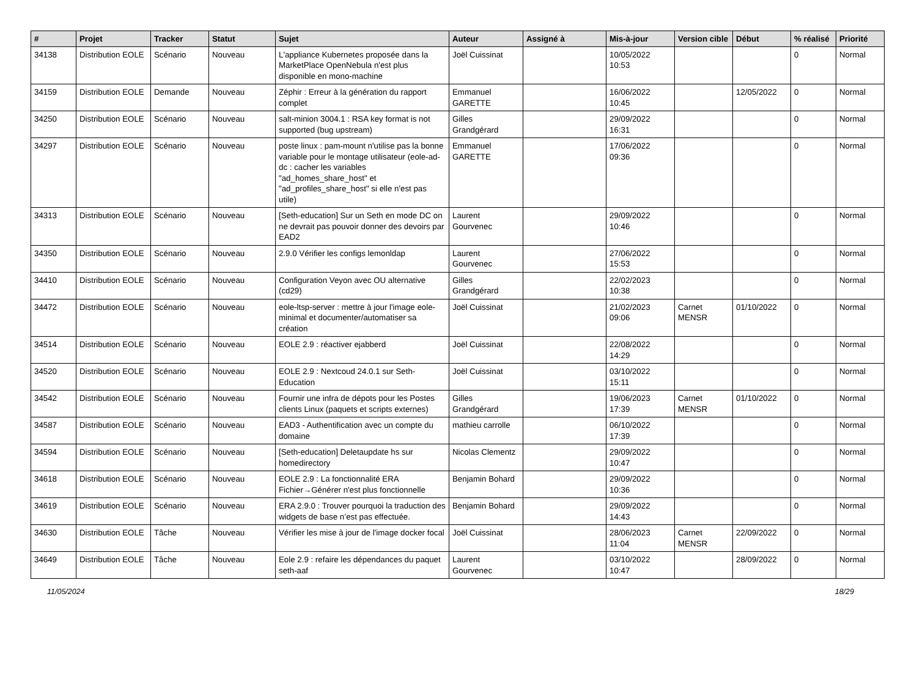| # | Projet | Tracker | Statut | Sujet | Auteur | Assigné à | Mis-à-jour | Version cible | Début | % réalisé | Priorité |
| --- | --- | --- | --- | --- | --- | --- | --- | --- | --- | --- | --- |
| 34138 | Distribution EOLE | Scénario | Nouveau | L'appliance Kubernetes proposée dans la MarketPlace OpenNebula n'est plus disponible en mono-machine | Joël Cuissinat | | 10/05/2022 10:53 | | | 0 | Normal |
| 34159 | Distribution EOLE | Demande | Nouveau | Zéphir : Erreur à la génération du rapport complet | Emmanuel GARETTE | | 16/06/2022 10:45 | | 12/05/2022 | 0 | Normal |
| 34250 | Distribution EOLE | Scénario | Nouveau | salt-minion 3004.1 : RSA key format is not supported (bug upstream) | Gilles Grandgérard | | 29/09/2022 16:31 | | | 0 | Normal |
| 34297 | Distribution EOLE | Scénario | Nouveau | poste linux : pam-mount n'utilise pas la bonne variable pour le montage utilisateur (eole-ad-dc : cacher les variables "ad_homes_share_host" et "ad_profiles_share_host" si elle n'est pas utile) | Emmanuel GARETTE | | 17/06/2022 09:36 | | | 0 | Normal |
| 34313 | Distribution EOLE | Scénario | Nouveau | [Seth-education] Sur un Seth en mode DC on ne devrait pas pouvoir donner des devoirs par EAD2 | Laurent Gourvenec | | 29/09/2022 10:46 | | | 0 | Normal |
| 34350 | Distribution EOLE | Scénario | Nouveau | 2.9.0 Vérifier les configs lemonldap | Laurent Gourvenec | | 27/06/2022 15:53 | | | 0 | Normal |
| 34410 | Distribution EOLE | Scénario | Nouveau | Configuration Veyon avec OU alternative (cd29) | Gilles Grandgérard | | 22/02/2023 10:38 | | | 0 | Normal |
| 34472 | Distribution EOLE | Scénario | Nouveau | eole-ltsp-server : mettre à jour l'image eole-minimal et documenter/automatiser sa création | Joël Cuissinat | | 21/02/2023 09:06 | Carnet MENSR | 01/10/2022 | 0 | Normal |
| 34514 | Distribution EOLE | Scénario | Nouveau | EOLE 2.9 : réactiver ejabberd | Joël Cuissinat | | 22/08/2022 14:29 | | | 0 | Normal |
| 34520 | Distribution EOLE | Scénario | Nouveau | EOLE 2.9 : Nextcoud 24.0.1 sur Seth-Education | Joël Cuissinat | | 03/10/2022 15:11 | | | 0 | Normal |
| 34542 | Distribution EOLE | Scénario | Nouveau | Fournir une infra de dépots pour les Postes clients Linux (paquets et scripts externes) | Gilles Grandgérard | | 19/06/2023 17:39 | Carnet MENSR | 01/10/2022 | 0 | Normal |
| 34587 | Distribution EOLE | Scénario | Nouveau | EAD3 - Authentification avec un compte du domaine | mathieu carrolle | | 06/10/2022 17:39 | | | 0 | Normal |
| 34594 | Distribution EOLE | Scénario | Nouveau | [Seth-education] Deletaupdate hs sur homedirectory | Nicolas Clementz | | 29/09/2022 10:47 | | | 0 | Normal |
| 34618 | Distribution EOLE | Scénario | Nouveau | EOLE 2.9 : La fonctionnalité ERA Fichier→Générer n'est plus fonctionnelle | Benjamin Bohard | | 29/09/2022 10:36 | | | 0 | Normal |
| 34619 | Distribution EOLE | Scénario | Nouveau | ERA 2.9.0 : Trouver pourquoi la traduction des widgets de base n’est pas effectuée. | Benjamin Bohard | | 29/09/2022 14:43 | | | 0 | Normal |
| 34630 | Distribution EOLE | Tâche | Nouveau | Vérifier les mise à jour de l'image docker focal | Joël Cuissinat | | 28/06/2023 11:04 | Carnet MENSR | 22/09/2022 | 0 | Normal |
| 34649 | Distribution EOLE | Tâche | Nouveau | Eole 2.9 : refaire les dépendances du paquet seth-aaf | Laurent Gourvenec | | 03/10/2022 10:47 | | 28/09/2022 | 0 | Normal |
11/05/2024 18/29